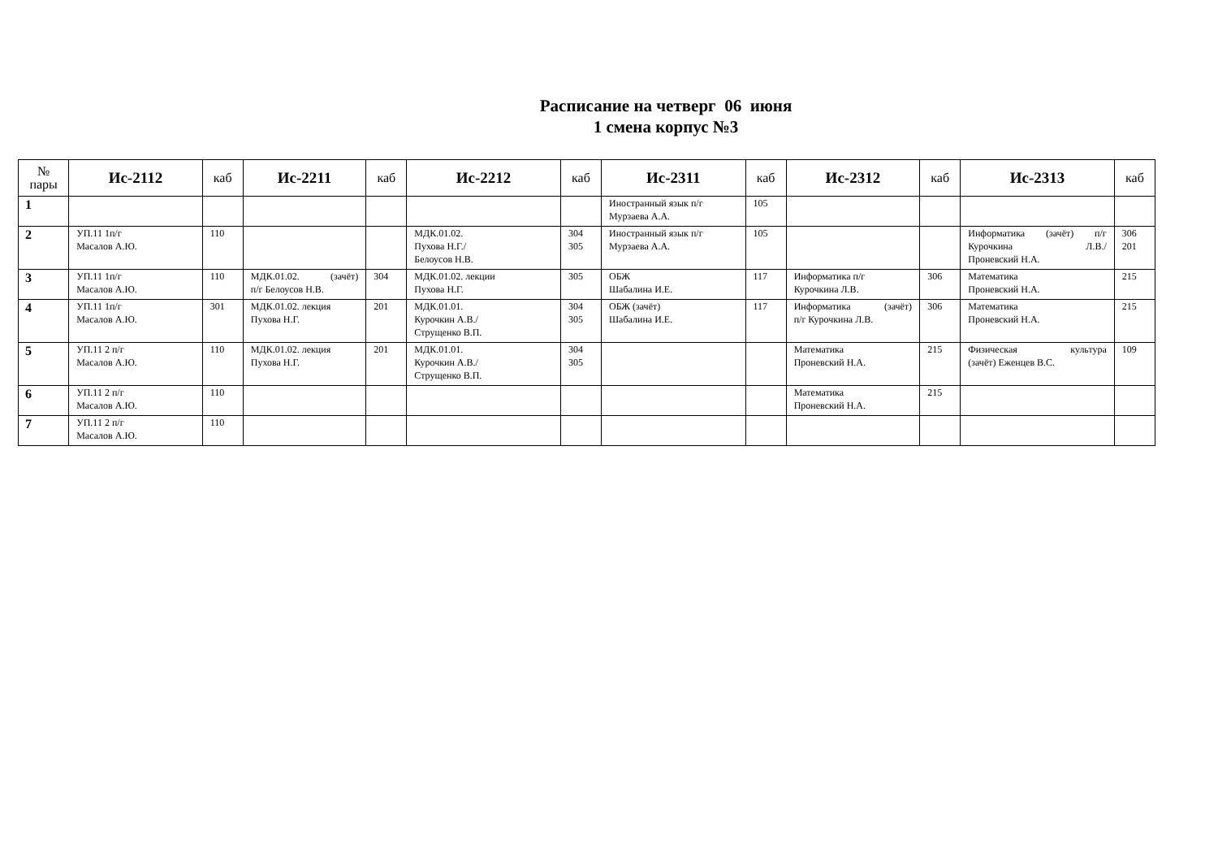Расписание на четверг 06 июня
1 смена корпус №3
| № пары | Ис-2112 | каб | Ис-2211 | каб | Ис-2212 | каб | Ис-2311 | каб | Ис-2312 | каб | Ис-2313 | каб |
| --- | --- | --- | --- | --- | --- | --- | --- | --- | --- | --- | --- | --- |
| 1 | | | | | | | Иностранный язык п/г Мурзаева А.А. | 105 | | | | |
| 2 | УП.11 1п/г Масалов А.Ю. | 110 | | | МДК.01.02. Пухова Н.Г./ Белоусов Н.В. | 304 305 | Иностранный язык п/г Мурзаева А.А. | 105 | | | Информатика (зачёт) п/г Курочкина Л.В./ Проневский Н.А. | 306 201 |
| 3 | УП.11 1п/г Масалов А.Ю. | 110 | МДК.01.02. (зачёт) п/г Белоусов Н.В. | 304 | МДК.01.02. лекции Пухова Н.Г. | 305 | ОБЖ Шабалина И.Е. | 117 | Информатика п/г Курочкина Л.В. | 306 | Математика Проневский Н.А. | 215 |
| 4 | УП.11 1п/г Масалов А.Ю. | 301 | МДК.01.02. лекция Пухова Н.Г. | 201 | МДК.01.01. Курочкин А.В./ Струщенко В.П. | 304 305 | ОБЖ (зачёт) Шабалина И.Е. | 117 | Информатика (зачёт) п/г Курочкина Л.В. | 306 | Математика Проневский Н.А. | 215 |
| 5 | УП.11 2 п/г Масалов А.Ю. | 110 | МДК.01.02. лекция Пухова Н.Г. | 201 | МДК.01.01. Курочкин А.В./ Струщенко В.П. | 304 305 | | | Математика Проневский Н.А. | 215 | Физическая культура (зачёт) Еженцев В.С. | 109 |
| 6 | УП.11 2 п/г Масалов А.Ю. | 110 | | | | | | | Математика Проневский Н.А. | 215 | | |
| 7 | УП.11 2 п/г Масалов А.Ю. | 110 | | | | | | | | | | |